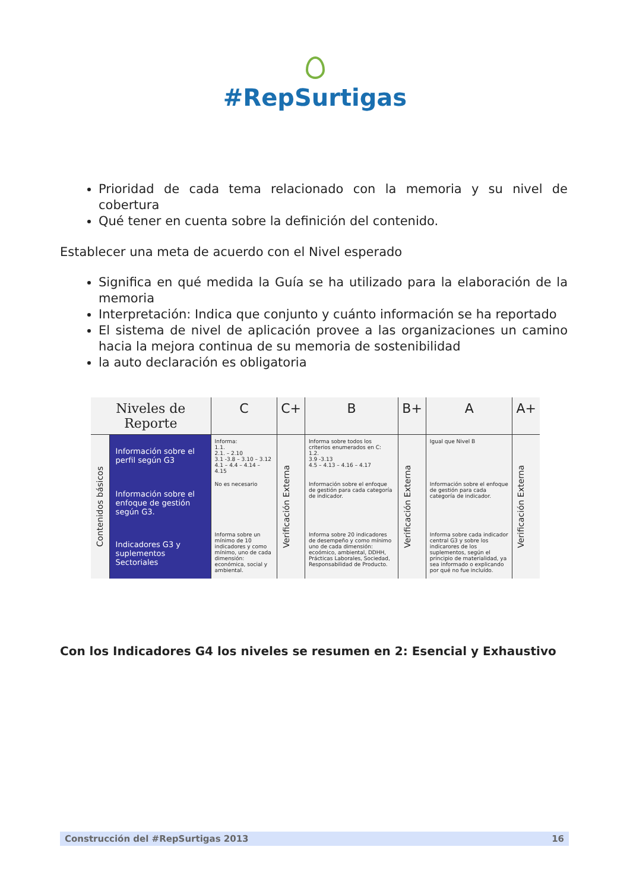#RepSurtigas
Prioridad de cada tema relacionado con la memoria y su nivel de cobertura
Qué tener en cuenta sobre la definición del contenido.
Establecer una meta de acuerdo con el Nivel esperado
Significa en qué medida la Guía se ha utilizado para la elaboración de la memoria
Interpretación: Indica que conjunto y cuánto información se ha reportado
El sistema de nivel de aplicación provee a las organizaciones un camino hacia la mejora continua de su memoria de sostenibilidad
la auto declaración es obligatoria
| Niveles de Reporte | | C | C+ | B | B+ | A | A+ |
| --- | --- | --- | --- | --- | --- | --- | --- |
| Contenidos básicos | Información sobre el perfil según G3 | Informa: 1.1. 2.1. – 2.10 3.1 -3.8 – 3.10 – 3.12 4.1 – 4.4 – 4.14 – 4.15 | Verificación Externa | Informa sobre todos los criterios enumerados en C: 1.2. 3.9 -3.13 4.5 – 4.13 – 4.16 – 4.17 | Verificación Externa | Igual que Nivel B | Verificación Externa |
| | Información sobre el enfoque de gestión según G3. | No es necesario | | Información sobre el enfoque de gestión para cada categoría de indicador. | | Información sobre el enfoque de gestión para cada categoría de indicador. | |
| | Indicadores G3 y suplementos Sectoriales | Informa sobre un mínimo de 10 indicadores y como mínimo, uno de cada dimensión: económica, social y ambiental. | | Informa sobre 20 indicadores de desempeño y como mínimo uno de cada dimensión: ecoómico, ambiental, DDHH, Prácticas Laborales, Sociedad, Responsabilidad de Producto. | | Informa sobre cada indicador central G3 y sobre los indicarores de los suplementos, según el principio de materialidad, ya sea informado o explicando por qué no fue incluído. | |
Con los Indicadores G4 los niveles se resumen en 2: Esencial y Exhaustivo
Construcción del #RepSurtigas 2013 16